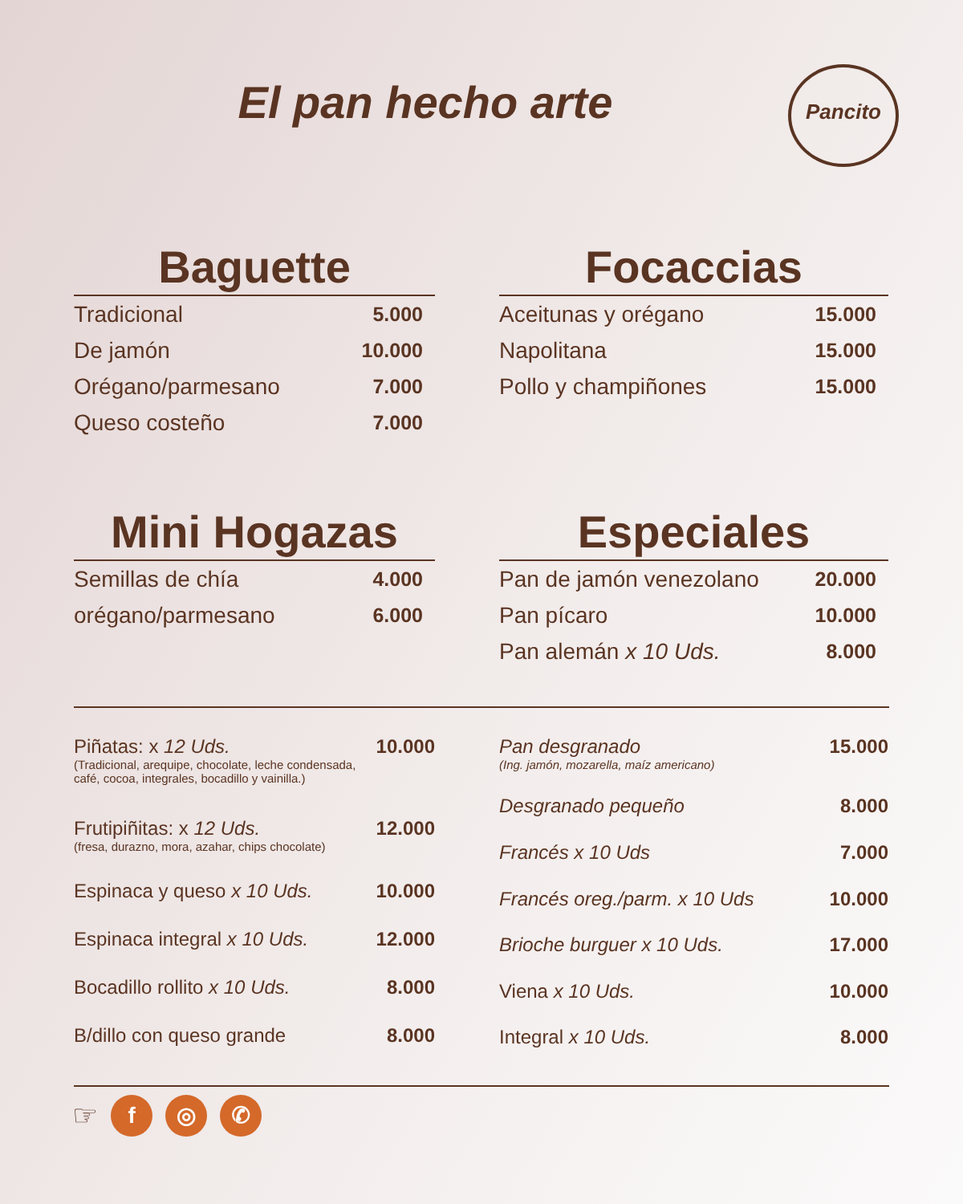Pancito
El pan hecho arte
Baguette
| Tradicional | 5.000 |
| De jamón | 10.000 |
| Orégano/parmesano | 7.000 |
| Queso costeño | 7.000 |
Focaccias
| Aceitunas y orégano | 15.000 |
| Napolitana | 15.000 |
| Pollo y champiñones | 15.000 |
Mini Hogazas
| Semillas de chía | 4.000 |
| orégano/parmesano | 6.000 |
Especiales
| Pan de jamón venezolano | 20.000 |
| Pan pícaro | 10.000 |
| Pan alemán x 10 Uds. | 8.000 |
| Piñatas: x 12 Uds. (Tradicional, arequipe, chocolate, leche condensada, café, cocoa, integrales, bocadillo y vainilla.) | 10.000 |
| Frutipiñitas: x 12 Uds. (fresa, durazno, mora, azahar, chips chocolate) | 12.000 |
| Espinaca y queso x 10 Uds. | 10.000 |
| Espinaca integral x 10 Uds. | 12.000 |
| Bocadillo rollito x 10 Uds. | 8.000 |
| B/dillo con queso grande | 8.000 |
| Pan desgranado (Ing. jamón, mozarella, maíz americano) | 15.000 |
| Desgranado pequeño | 8.000 |
| Francés x 10 Uds | 7.000 |
| Francés oreg./parm. x 10 Uds | 10.000 |
| Brioche burguer x 10 Uds. | 17.000 |
| Viena x 10 Uds. | 10.000 |
| Integral x 10 Uds. | 8.000 |
☞
f ◎ ✆